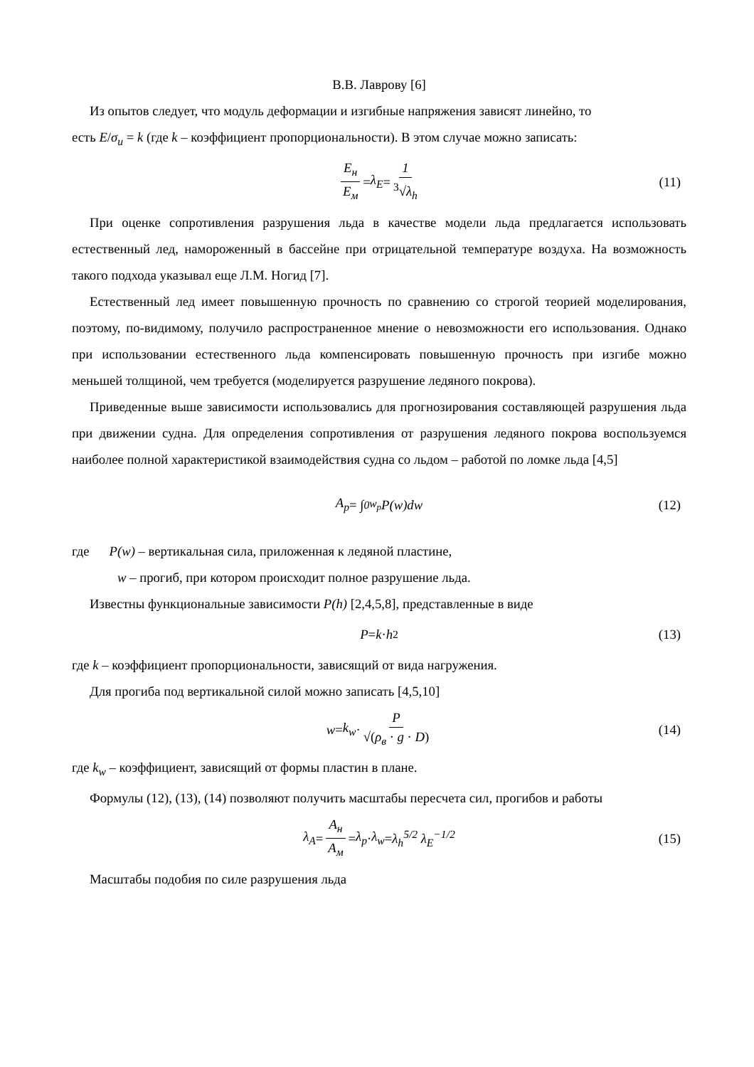В.В. Лаврову [6]
Из опытов следует, что модуль деформации и изгибные напряжения зависят линейно, то
есть E/σ<sub>и</sub> = k (где k – коэффициент пропорциональности). В этом случае можно записать:
E<sub>н</sub> E<sub>м</sub> = λ<sub>E</sub> = 1<sup>3</sup>√λ<sub>h</sub> (11)
При оценке сопротивления разрушения льда в качестве модели льда предлагается использовать естественный лед, намороженный в бассейне при отрицательной температуре воздуха. На возможность такого подхода указывал еще Л.М. Ногид [7].
Естественный лед имеет повышенную прочность по сравнению со строгой теорией моделирования, поэтому, по-видимому, получило распространенное мнение о невозможности его использования. Однако при использовании естественного льда компенсировать повышенную прочность при изгибе можно меньшей толщиной, чем требуется (моделируется разрушение ледяного покрова).
Приведенные выше зависимости использовались для прогнозирования составляющей разрушения льда при движении судна. Для определения сопротивления от разрушения ледяного покрова воспользуемся наиболее полной характеристикой взаимодействия судна со льдом – работой по ломке льда [4,5]
A<sub>p</sub> = ∫<sub>0</sub><sup>w<sub>p</sub></sup> P(w)dw (12)
где P(w) – вертикальная сила, приложенная к ледяной пластине,
w – прогиб, при котором происходит полное разрушение льда.
Известны функциональные зависимости P(h) [2,4,5,8], представленные в виде
P = k · h<sup>2</sup> (13)
где k – коэффициент пропорциональности, зависящий от вида нагружения.
Для прогиба под вертикальной силой можно записать [4,5,10]
w = k<sub>w</sub> · P √(ρ<sub>в</sub> · g · D) (14)
где k<sub>w</sub> – коэффициент, зависящий от формы пластин в плане.
Формулы (12), (13), (14) позволяют получить масштабы пересчета сил, прогибов и работы
λ<sub>A</sub> = A<sub>н</sub> A<sub>м</sub> = λ<sub>p</sub> · λ<sub>w</sub> = λ<sub>h</sub><sup>5/2</sup> λ<sub>E</sub><sup>−1/2</sup> (15)
Масштабы подобия по силе разрушения льда